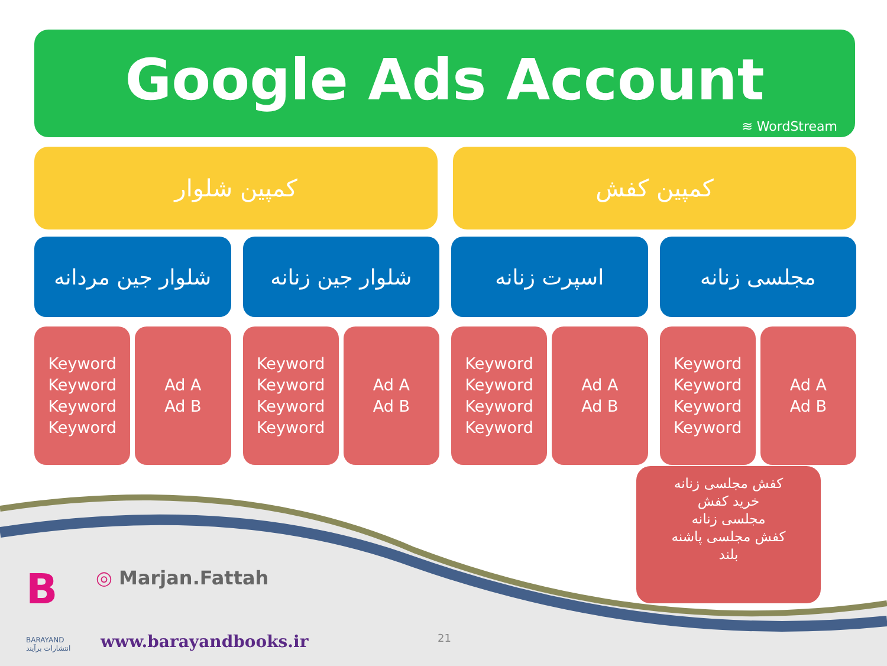Google Ads Account
≋ WordStream
کمپین شلوار کمپین کفش
شلوار جین مردانه شلوار جین زنانه اسپرت زنانه مجلسی زنانه
Keyword
Keyword
Keyword
Keyword
Ad A
Ad B
Keyword
Keyword
Keyword
Keyword
Ad A
Ad B
Keyword
Keyword
Keyword
Keyword
Ad A
Ad B
Keyword
Keyword
Keyword
Keyword
Ad A
Ad B
کفش مجلسی زنانه
خرید کفش
مجلسی زنانه
کفش مجلسی پاشنه
بلند
B
BARAYAND
انتشارات برآیند
◎ Marjan.Fattah
www.barayandbooks.ir 21